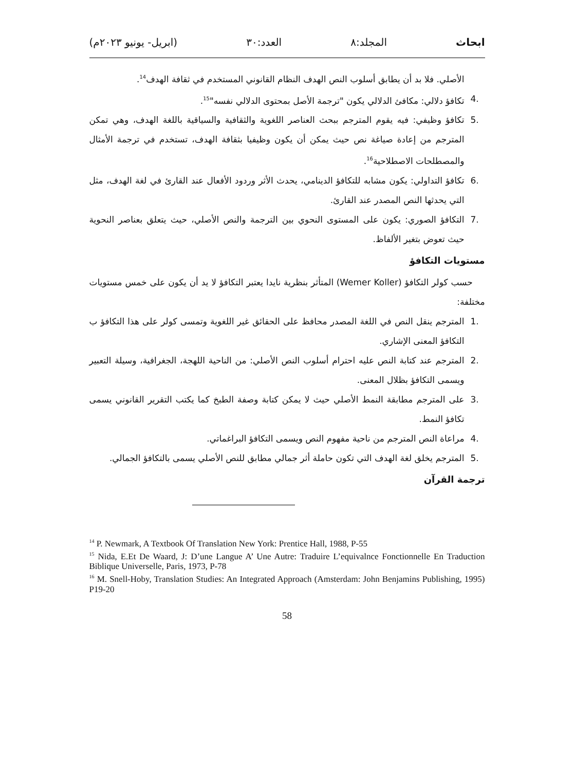ابحاث المجلد:٨ العدد:٣٠ (ابريل- يونيو ٢٠٢٣م)
الأصلي. فلا بد أن يطابق أسلوب النص الهدف النظام القانوني المستخدم في ثقافة الهدف<sup>14</sup>.
.4 تكافؤ دلالي: مكافئ الدلالي يكون "ترجمة الأصل بمحتوى الدلالي نفسه"<sup>15</sup>.
.5 تكافؤ وظيفي: فيه يقوم المترجم ببحث العناصر اللغوية والثقافية والسياقية باللغة الهدف، وهي تمكن المترجم من إعادة صياغة نص حيث يمكن أن يكون وظيفيا بثقافة الهدف، تستخدم في ترجمة الأمثال والمصطلحات الاصطلاحية<sup>16</sup>.
.6 تكافؤ التداولي: يكون مشابه للتكافؤ الدينامي، يحدث الأثر وردود الأفعال عند القارئ في لغة الهدف، مثل التي يحدثها النص المصدر عند القارئ.
.7 التكافؤ الصوري: يكون على المستوى النحوي بين الترجمة والنص الأصلي، حيث يتعلق بعناصر النحوية حيث تعوض بتغير الألفاظ.
مستويات التكافؤ
حسب كولر التكافؤ (Wemer Koller) المتأثر بنظرية نايدا يعتبر التكافؤ لا يد أن يكون على خمس مستويات مختلفة:
.1 المترجم ينقل النص في اللغة المصدر محافظ على الحقائق غير اللغوية وتمسى كولر على هذا التكافؤ ب التكافؤ المعنى الإشاري.
.2 المترجم عند كتابة النص عليه احترام أسلوب النص الأصلي: من الناحية اللهجة، الجغرافية، وسيلة التعبير ويسمى التكافؤ بظلال المعنى.
.3 على المترجم مطابقة النمط الأصلي حيث لا يمكن كتابة وصفة الطبخ كما يكتب التقرير القانوني يسمى تكافؤ النمط.
.4 مراعاة النص المترجم من ناحية مفهوم النص ويسمى التكافؤ البراغماتي.
.5 المترجم يخلق لغة الهدف التي تكون حاملة أثر جمالي مطابق للنص الأصلي يسمى بالتكافؤ الجمالي.
ترجمة القرآن
<sup>14</sup> P. Newmark, A Textbook Of Translation New York: Prentice Hall, 1988, P-55
<sup>15</sup> Nida, E.Et De Waard, J: D’une Langue A’ Une Autre: Traduire L’equivalnce Fonctionnelle En Traduction Biblique Universelle, Paris, 1973, P-78
<sup>16</sup> M. Snell-Hoby, Translation Studies: An Integrated Approach (Amsterdam: John Benjamins Publishing, 1995) P19-20
58